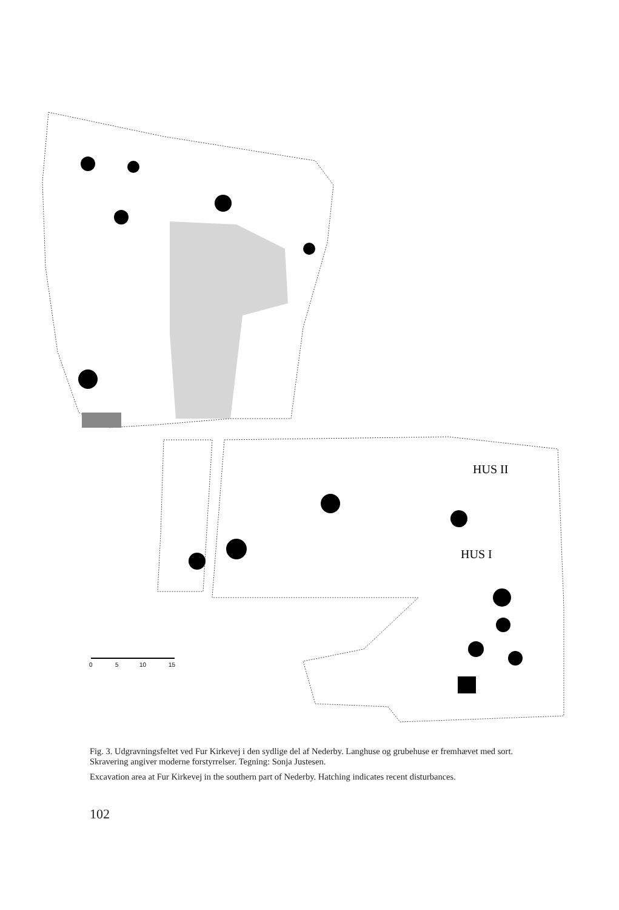HUS II
HUS I
0
5
10
15
Fig. 3. Udgravningsfeltet ved Fur Kirkevej i den sydlige del af Nederby. Langhuse og grubehuse er fremhævet med sort. Skravering angiver moderne forstyrrelser. Tegning: Sonja Justesen.
Excavation area at Fur Kirkevej in the southern part of Nederby. Hatching indicates recent disturbances.
102